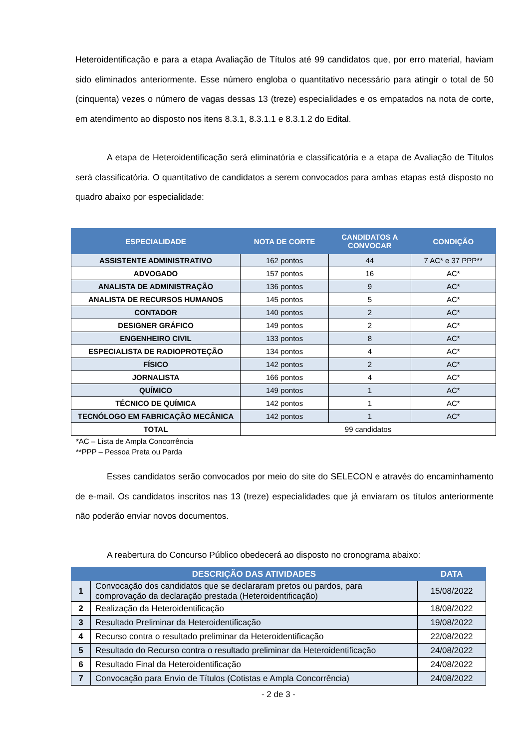Heteroidentificação e para a etapa Avaliação de Títulos até 99 candidatos que, por erro material, haviam sido eliminados anteriormente. Esse número engloba o quantitativo necessário para atingir o total de 50 (cinquenta) vezes o número de vagas dessas 13 (treze) especialidades e os empatados na nota de corte, em atendimento ao disposto nos itens 8.3.1, 8.3.1.1 e 8.3.1.2 do Edital.
A etapa de Heteroidentificação será eliminatória e classificatória e a etapa de Avaliação de Títulos será classificatória. O quantitativo de candidatos a serem convocados para ambas etapas está disposto no quadro abaixo por especialidade:
| ESPECIALIDADE | NOTA DE CORTE | CANDIDATOS A CONVOCAR | CONDIÇÃO |
| --- | --- | --- | --- |
| ASSISTENTE ADMINISTRATIVO | 162 pontos | 44 | 7 AC* e 37 PPP** |
| ADVOGADO | 157 pontos | 16 | AC* |
| ANALISTA DE ADMINISTRAÇÃO | 136 pontos | 9 | AC* |
| ANALISTA DE RECURSOS HUMANOS | 145 pontos | 5 | AC* |
| CONTADOR | 140 pontos | 2 | AC* |
| DESIGNER GRÁFICO | 149 pontos | 2 | AC* |
| ENGENHEIRO CIVIL | 133 pontos | 8 | AC* |
| ESPECIALISTA DE RADIOPROTEÇÃO | 134 pontos | 4 | AC* |
| FÍSICO | 142 pontos | 2 | AC* |
| JORNALISTA | 166 pontos | 4 | AC* |
| QUÍMICO | 149 pontos | 1 | AC* |
| TÉCNICO DE QUÍMICA | 142 pontos | 1 | AC* |
| TECNÓLOGO EM FABRICAÇÃO MECÂNICA | 142 pontos | 1 | AC* |
| TOTAL | 99 candidatos | | |
*AC – Lista de Ampla Concorrência
**PPP – Pessoa Preta ou Parda
Esses candidatos serão convocados por meio do site do SELECON e através do encaminhamento de e-mail. Os candidatos inscritos nas 13 (treze) especialidades que já enviaram os títulos anteriormente não poderão enviar novos documentos.
A reabertura do Concurso Público obedecerá ao disposto no cronograma abaixo:
| | DESCRIÇÃO DAS ATIVIDADES | DATA |
| --- | --- | --- |
| 1 | Convocação dos candidatos que se declararam pretos ou pardos, para comprovação da declaração prestada (Heteroidentificação) | 15/08/2022 |
| 2 | Realização da Heteroidentificação | 18/08/2022 |
| 3 | Resultado Preliminar da Heteroidentificação | 19/08/2022 |
| 4 | Recurso contra o resultado preliminar da Heteroidentificação | 22/08/2022 |
| 5 | Resultado do Recurso contra o resultado preliminar da Heteroidentificação | 24/08/2022 |
| 6 | Resultado Final da Heteroidentificação | 24/08/2022 |
| 7 | Convocação para Envio de Títulos (Cotistas e Ampla Concorrência) | 24/08/2022 |
- 2 de 3 -